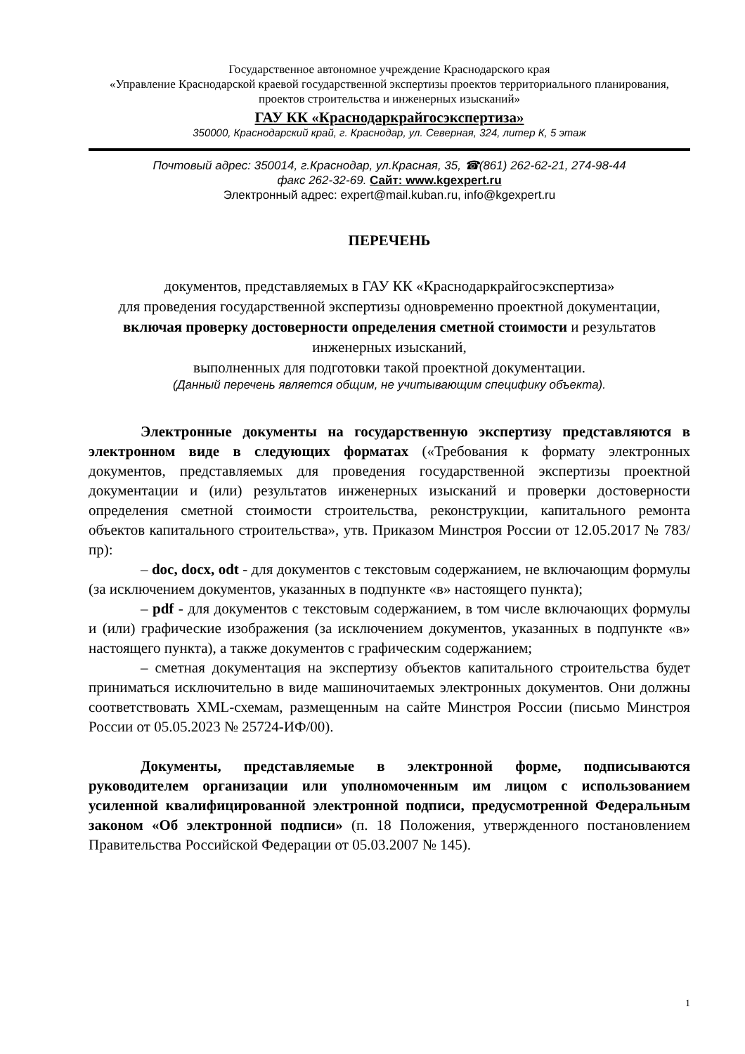Государственное автономное учреждение Краснодарского края
«Управление Краснодарской краевой государственной экспертизы проектов территориального планирования, проектов строительства и инженерных изысканий»
ГАУ КК «Краснодаркрайгосэкспертиза»
350000, Краснодарский край, г. Краснодар, ул. Северная, 324, литер К, 5 этаж
Почтовый адрес: 350014, г.Краснодар, ул.Красная, 35, ☎(861) 262-62-21, 274-98-44
факс 262-32-69. Сайт: www.kgexpert.ru
Электронный адрес: expert@mail.kuban.ru, info@kgexpert.ru
ПЕРЕЧЕНЬ
документов, представляемых в ГАУ КК «Краснодаркрайгосэкспертиза»
для проведения государственной экспертизы одновременно проектной документации, включая проверку достоверности определения сметной стоимости и результатов инженерных изысканий,
выполненных для подготовки такой проектной документации.
(Данный перечень является общим, не учитывающим специфику объекта).
Электронные документы на государственную экспертизу представляются в электронном виде в следующих форматах («Требования к формату электронных документов, представляемых для проведения государственной экспертизы проектной документации и (или) результатов инженерных изысканий и проверки достоверности определения сметной стоимости строительства, реконструкции, капитального ремонта объектов капитального строительства», утв. Приказом Минстроя России от 12.05.2017 № 783/пр):
– doc, docx, odt - для документов с текстовым содержанием, не включающим формулы (за исключением документов, указанных в подпункте «в» настоящего пункта);
– pdf - для документов с текстовым содержанием, в том числе включающих формулы и (или) графические изображения (за исключением документов, указанных в подпункте «в» настоящего пункта), а также документов с графическим содержанием;
– сметная документация на экспертизу объектов капитального строительства будет приниматься исключительно в виде машиночитаемых электронных документов. Они должны соответствовать XML-схемам, размещенным на сайте Минстроя России (письмо Минстроя России от 05.05.2023 № 25724-ИФ/00).
Документы, представляемые в электронной форме, подписываются руководителем организации или уполномоченным им лицом с использованием усиленной квалифицированной электронной подписи, предусмотренной Федеральным законом «Об электронной подписи» (п. 18 Положения, утвержденного постановлением Правительства Российской Федерации от 05.03.2007 № 145).
1